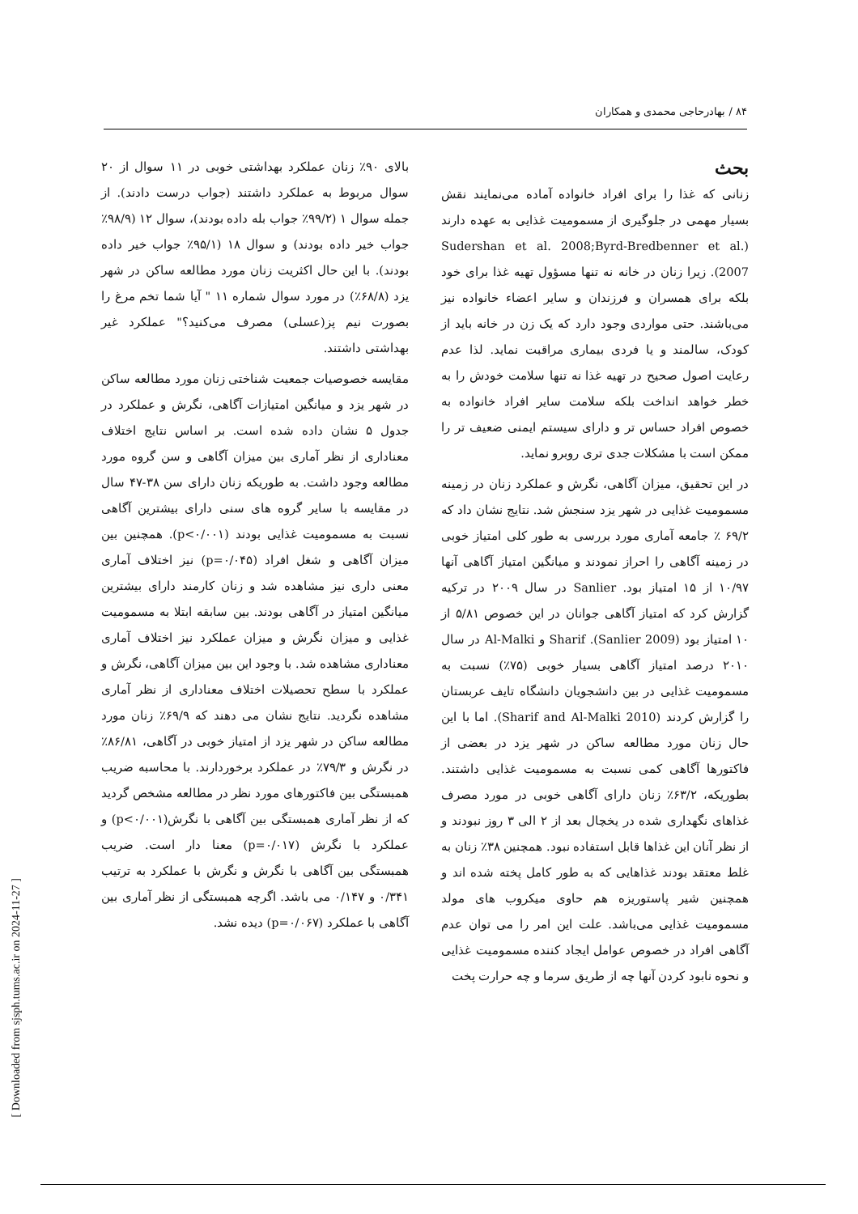۸۴ / بهادرحاجی محمدی و همکاران
بالای ۹۰٪ زنان عملکرد بهداشتی خوبی در ۱۱ سوال از ۲۰ سوال مربوط به عملکرد داشتند (جواب درست دادند). از جمله سوال ۱ (۹۹/۲٪ جواب بله داده بودند)، سوال ۱۲ (۹۸/۹٪ جواب خیر داده بودند) و سوال ۱۸ (۹۵/۱٪ جواب خیر داده بودند). با این حال اکثریت زنان مورد مطالعه ساکن در شهر یزد (۶۸/۸٪) در مورد سوال شماره ۱۱ " آیا شما تخم مرغ را بصورت نیم پز(عسلی) مصرف می‌کنید؟" عملکرد غیر بهداشتی داشتند.
مقایسه خصوصیات جمعیت شناختی زنان مورد مطالعه ساکن در شهر یزد و میانگین امتیازات آگاهی، نگرش و عملکرد در جدول ۵ نشان داده شده است. بر اساس نتایج اختلاف معناداری از نظر آماری بین میزان آگاهی و سن گروه مورد مطالعه وجود داشت. به طوریکه زنان دارای سن ۳۸-۴۷ سال در مقایسه با سایر گروه های سنی دارای بیشترین آگاهی نسبت به مسمومیت غذایی بودند (p<۰/۰۰۱). همچنین بین میزان آگاهی و شغل افراد (p=۰/۰۴۵) نیز اختلاف آماری معنی داری نیز مشاهده شد و زنان کارمند دارای بیشترین میانگین امتیاز در آگاهی بودند. بین سابقه ابتلا به مسمومیت غذایی و میزان نگرش و میزان عملکرد نیز اختلاف آماری معناداری مشاهده شد. با وجود این بین میزان آگاهی، نگرش و عملکرد با سطح تحصیلات اختلاف معناداری از نظر آماری مشاهده نگردید. نتایج نشان می دهند که ۶۹/۹٪ زنان مورد مطالعه ساکن در شهر یزد از امتیاز خوبی در آگاهی، ۸۶/۸۱٪ در نگرش و ۷۹/۳٪ در عملکرد برخوردارند. با محاسبه ضریب همبستگی بین فاکتورهای مورد نظر در مطالعه مشخص گردید که از نظر آماری همبستگی بین آگاهی با نگرش(p<۰/۰۰۱) و عملکرد با نگرش (p=۰/۰۱۷) معنا دار است. ضریب همبستگی بین آگاهی با نگرش و نگرش با عملکرد به ترتیب ۰/۳۴۱ و ۰/۱۴۷ می باشد. اگرچه همبستگی از نظر آماری بین آگاهی با عملکرد (p=۰/۰۶۷) دیده نشد.
بحث
زنانی که غذا را برای افراد خانواده آماده می‌نمایند نقش بسیار مهمی در جلوگیری از مسمومیت غذایی به عهده دارند (Sudershan et al. 2008;Byrd-Bredbenner et al. 2007). زیرا زنان در خانه نه تنها مسؤول تهیه غذا برای خود بلکه برای همسران و فرزندان و سایر اعضاء خانواده نیز می‌باشند. حتی مواردی وجود دارد که یک زن در خانه باید از کودک، سالمند و یا فردی بیماری مراقبت نماید. لذا عدم رعایت اصول صحیح در تهیه غذا نه تنها سلامت خودش را به خطر خواهد انداخت بلکه سلامت سایر افراد خانواده به خصوص افراد حساس تر و دارای سیستم ایمنی ضعیف تر را ممکن است با مشکلات جدی تری روبرو نماید.
در این تحقیق، میزان آگاهی، نگرش و عملکرد زنان در زمینه مسمومیت غذایی در شهر یزد سنجش شد. نتایج نشان داد که ۶۹/۲ ٪ جامعه آماری مورد بررسی به طور کلی امتیاز خوبی در زمینه آگاهی را احراز نمودند و میانگین امتیاز آگاهی آنها ۱۰/۹۷ از ۱۵ امتیاز بود. Sanlier در سال ۲۰۰۹ در ترکیه گزارش کرد که امتیاز آگاهی جوانان در این خصوص ۵/۸۱ از ۱۰ امتیاز بود (Sanlier 2009). Sharif و Al-Malki در سال ۲۰۱۰ درصد امتیاز آگاهی بسیار خوبی (۷۵٪) نسبت به مسمومیت غذایی در بین دانشجویان دانشگاه تایف عربستان را گزارش کردند (Sharif and Al-Malki 2010). اما با این حال زنان مورد مطالعه ساکن در شهر یزد در بعضی از فاکتورها آگاهی کمی نسبت به مسمومیت غذایی داشتند. بطوریکه، ۶۳/۲٪ زنان دارای آگاهی خوبی در مورد مصرف غذاهای نگهداری شده در یخچال بعد از ۲ الی ۳ روز نبودند و از نظر آنان این غذاها قابل استفاده نبود. همچنین ۳۸٪ زنان به غلط معتقد بودند غذاهایی که به طور کامل پخته شده اند و همچنین شیر پاستوریزه هم حاوی میکروب های مولد مسمومیت غذایی می‌باشد. علت این امر را می توان عدم آگاهی افراد در خصوص عوامل ایجاد کننده مسمومیت غذایی و نحوه نابود کردن آنها چه از طریق سرما و چه حرارت پخت
[ Downloaded from sjsph.tums.ac.ir on 2024-11-27 ]